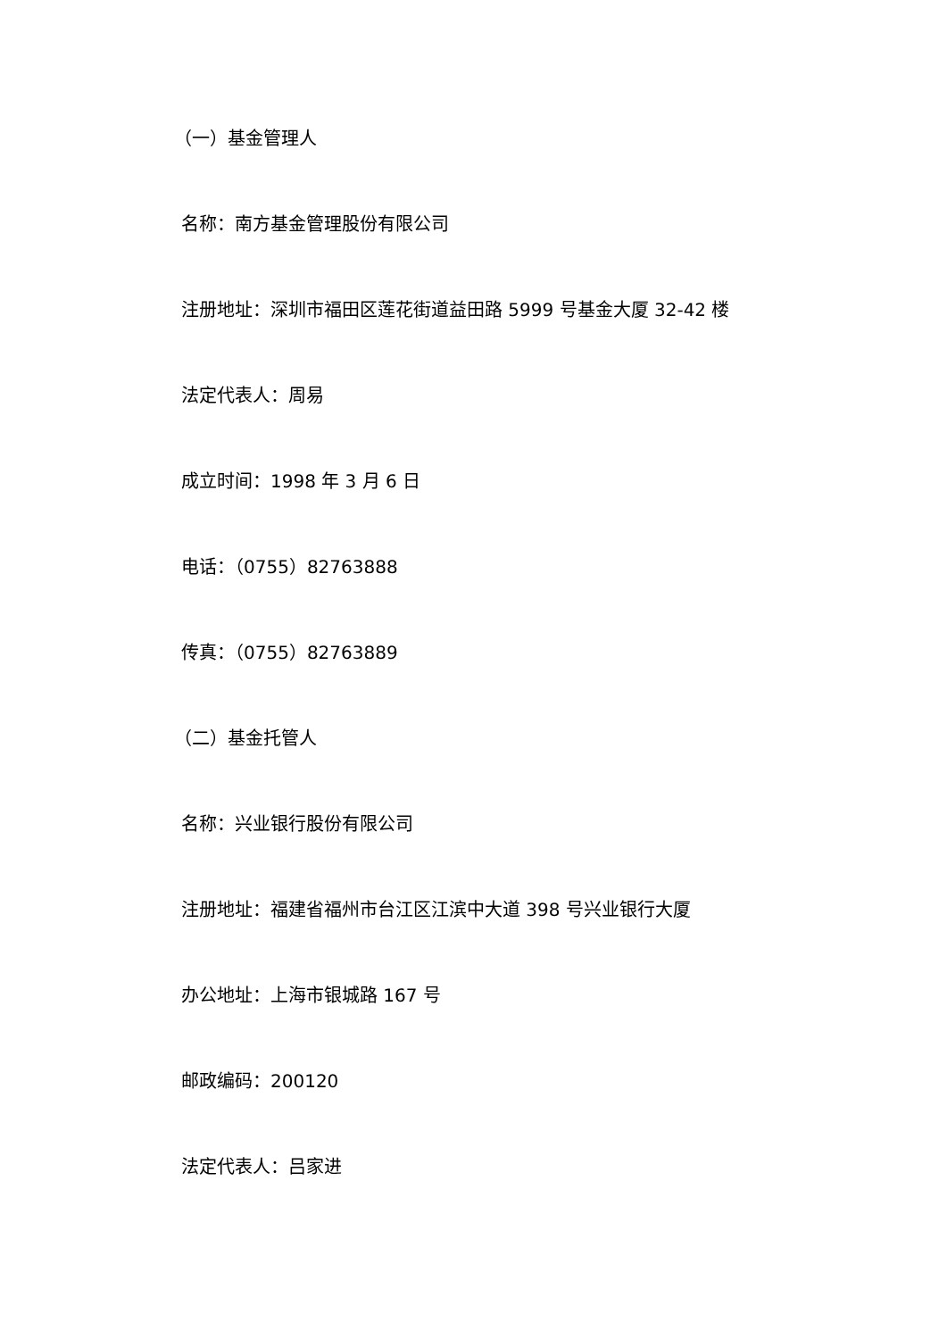（一）基金管理人
名称：南方基金管理股份有限公司
注册地址：深圳市福田区莲花街道益田路 5999 号基金大厦 32-42 楼
法定代表人：周易
成立时间：1998 年 3 月 6 日
电话：（0755）82763888
传真：（0755）82763889
（二）基金托管人
名称：兴业银行股份有限公司
注册地址：福建省福州市台江区江滨中大道 398 号兴业银行大厦
办公地址：上海市银城路 167 号
邮政编码：200120
法定代表人：吕家进